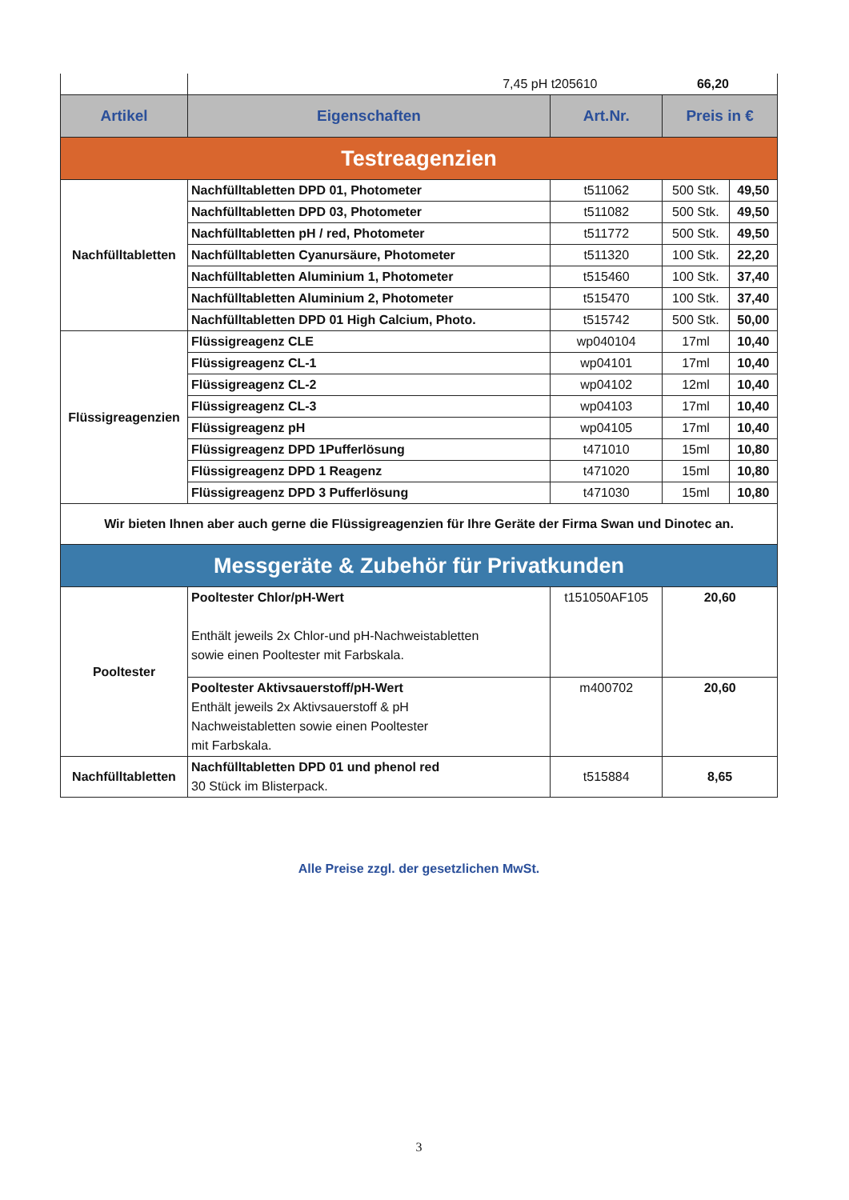| | 7,45 pH t205610 66,20 | | | |
| Artikel | Eigenschaften | Art.Nr. | Preis in € | |
| Testreagenzien | | | | |
| Nachfülltabletten | Nachfülltabletten DPD 01, Photometer | t511062 | 500 Stk. | 49,50 |
| | Nachfülltabletten DPD 03, Photometer | t511082 | 500 Stk. | 49,50 |
| | Nachfülltabletten pH / red, Photometer | t511772 | 500 Stk. | 49,50 |
| | Nachfülltabletten Cyanursäure, Photometer | t511320 | 100 Stk. | 22,20 |
| | Nachfülltabletten Aluminium 1, Photometer | t515460 | 100 Stk. | 37,40 |
| | Nachfülltabletten Aluminium 2, Photometer | t515470 | 100 Stk. | 37,40 |
| | Nachfülltabletten DPD 01 High Calcium, Photo. | t515742 | 500 Stk. | 50,00 |
| Flüssigreagenzien | Flüssigreagenz CLE | wp040104 | 17ml | 10,40 |
| | Flüssigreagenz CL-1 | wp04101 | 17ml | 10,40 |
| | Flüssigreagenz CL-2 | wp04102 | 12ml | 10,40 |
| | Flüssigreagenz CL-3 | wp04103 | 17ml | 10,40 |
| | Flüssigreagenz pH | wp04105 | 17ml | 10,40 |
| | Flüssigreagenz DPD 1Pufferlösung | t471010 | 15ml | 10,80 |
| | Flüssigreagenz DPD 1 Reagenz | t471020 | 15ml | 10,80 |
| | Flüssigreagenz DPD 3 Pufferlösung | t471030 | 15ml | 10,80 |
| Wir bieten Ihnen aber auch gerne die Flüssigreagenzien für Ihre Geräte der Firma Swan und Dinotec an. | | | | |
| Messgeräte & Zubehör für Privatkunden | | | | |
| Pooltester | Pooltester Chlor/pH-Wert Enthält jeweils 2x Chlor-und pH-Nachweistabletten sowie einen Pooltester mit Farbskala. | t151050AF105 | 20,60 | |
| | Pooltester Aktivsauerstoff/pH-Wert Enthält jeweils 2x Aktivsauerstoff & pH Nachweistabletten sowie einen Pooltester mit Farbskala. | m400702 | 20,60 | |
| Nachfülltabletten | Nachfülltabletten DPD 01 und phenol red 30 Stück im Blisterpack. | t515884 | 8,65 | |
Alle Preise zzgl. der gesetzlichen MwSt.
3